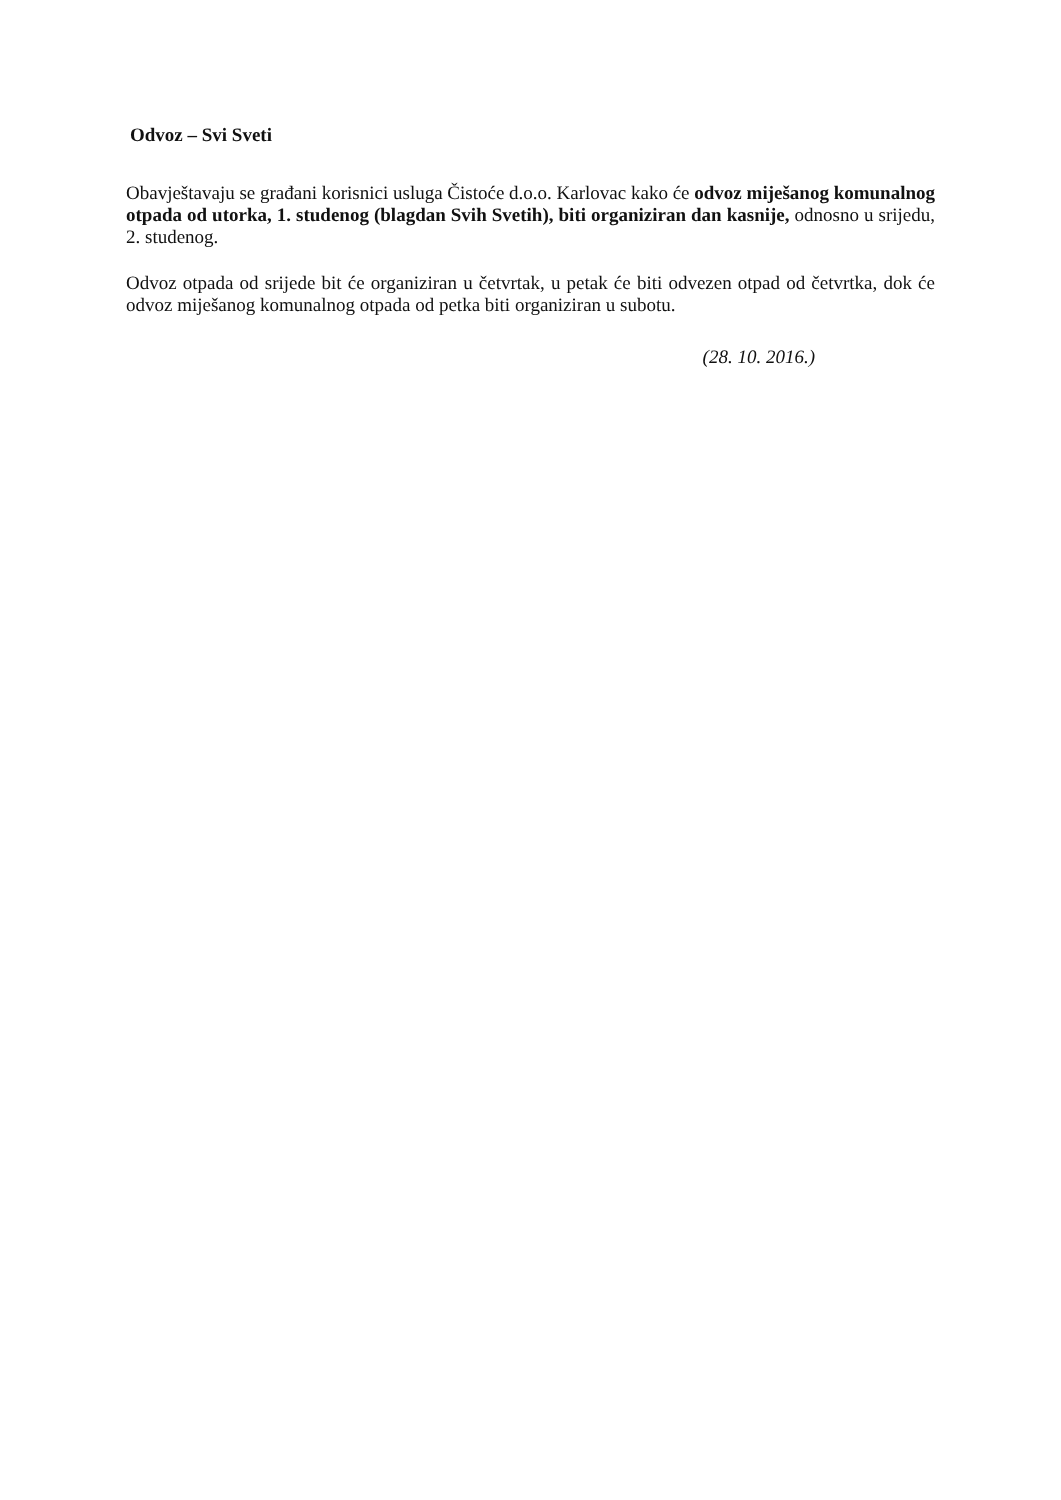Odvoz – Svi Sveti
Obavještavaju se građani korisnici usluga Čistoće d.o.o. Karlovac kako će odvoz miješanog komunalnog otpada od utorka, 1. studenog (blagdan Svih Svetih), biti organiziran dan kasnije, odnosno u srijedu, 2. studenog.
Odvoz otpada od srijede bit će organiziran u četvrtak, u petak će biti odvezen otpad od četvrtka, dok će odvoz miješanog komunalnog otpada od petka biti organiziran u subotu.
(28. 10. 2016.)